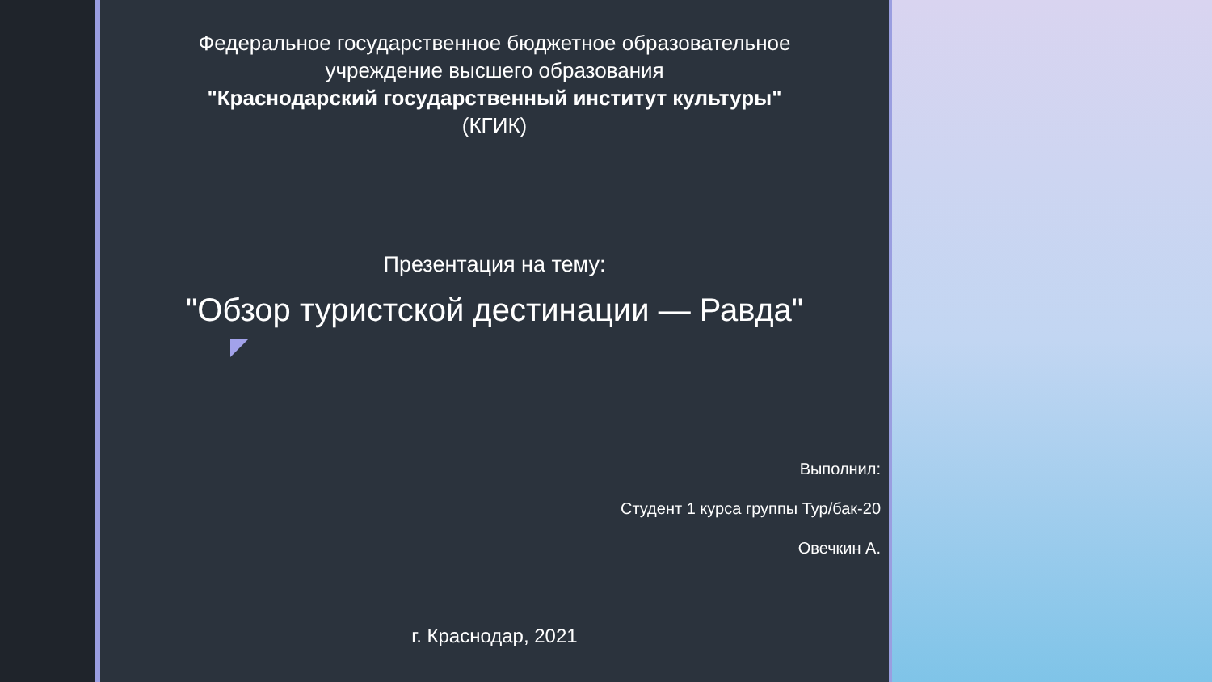Федеральное государственное бюджетное образовательное
учреждение высшего образования
"Краснодарский государственный институт культуры"
(КГИК)
Презентация на тему:
"Обзор туристской дестинации — Равда"
Выполнил:
Студент 1 курса группы Тур/бак-20
Овечкин А.
г. Краснодар, 2021